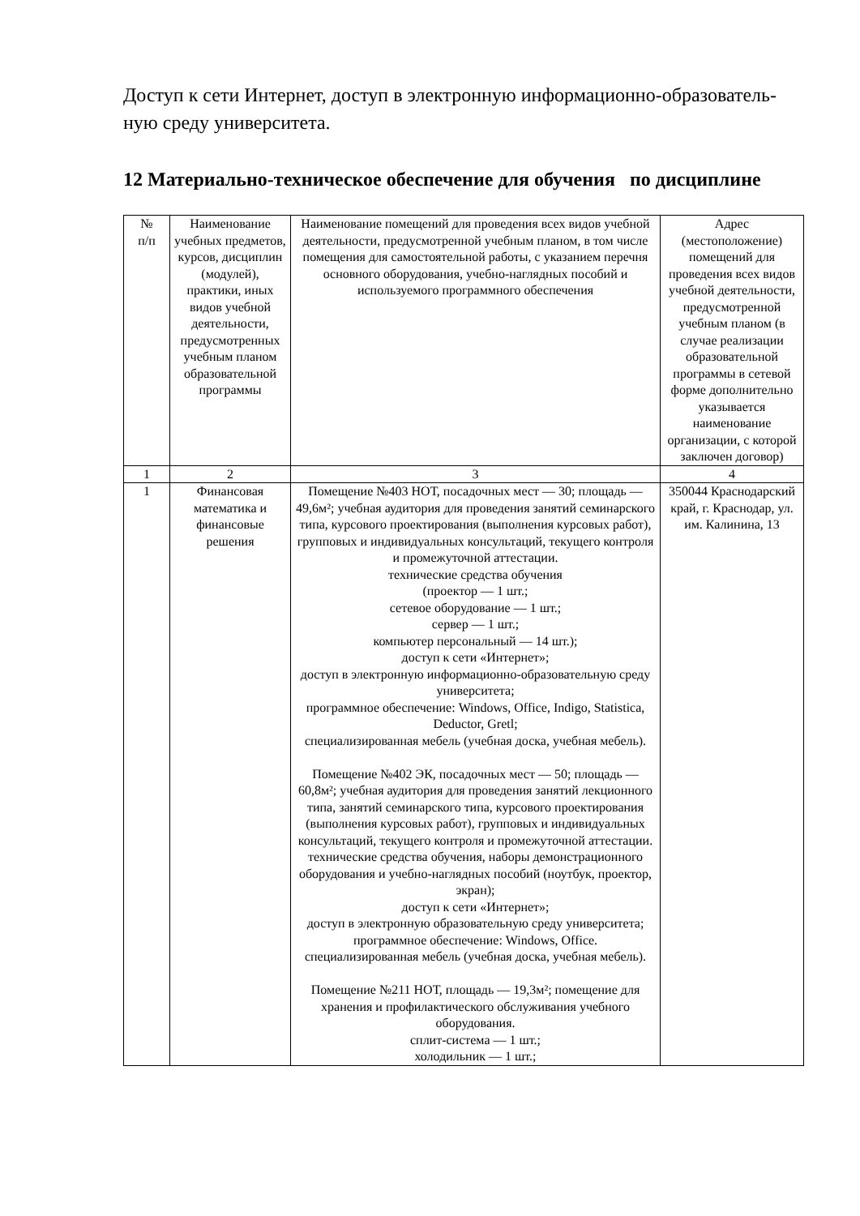Доступ к сети Интернет, доступ в электронную информационно-образователь­ную среду университета.
12 Материально-техническое обеспечение для обучения по дисциплине
| № п/п | Наименование учебных предметов, курсов, дисциплин (модулей), практики, иных видов учебной деятельности, предусмотренных учебным планом образовательной программы | Наименование помещений для проведения всех видов учебной деятельности, предусмотренной учебным планом, в том числе помещения для самостоятельной работы, с указанием перечня основного оборудования, учебно-наглядных пособий и используемого программного обеспечения | Адрес (местоположение) помещений для проведения всех видов учебной деятельности, предусмотренной учебным планом (в случае реализации образовательной программы в сетевой форме дополнительно указывается наименование организации, с которой заключен договор) |
| 1 | 2 | 3 | 4 |
| 1 | Финансовая математика и финансовые решения | Помещение №403 НОТ, посадочных мест — 30; площадь — 49,6м²; учебная аудитория для проведения занятий семинарского типа, курсового проектирования (выполнения курсовых работ), групповых и индивидуальных консультаций, текущего контроля и промежуточной аттестации. технические средства обучения (проектор — 1 шт.; сетевое оборудование — 1 шт.; сервер — 1 шт.; компьютер персональный — 14 шт.); доступ к сети «Интернет»; доступ в электронную информационно-образовательную среду университета; программное обеспечение: Windows, Office, Indigo, Statistica, Deductor, Gretl; специализированная мебель (учебная доска, учебная мебель). Помещение №402 ЭК, посадочных мест — 50; площадь — 60,8м²; учебная аудитория для проведения занятий лекционного типа, занятий семинарского типа, курсового проектирования (выполнения курсовых работ), групповых и индивидуальных консультаций, текущего контроля и промежуточной аттестации. технические средства обучения, наборы демонстрационного оборудования и учебно-наглядных пособий (ноутбук, проектор, экран); доступ к сети «Интернет»; доступ в электронную образовательную среду университета; программное обеспечение: Windows, Office. специализированная мебель (учебная доска, учебная мебель). Помещение №211 НОТ, площадь — 19,3м²; помещение для хранения и профилактического обслуживания учебного оборудования. сплит-система — 1 шт.; холодильник — 1 шт.; | 350044 Краснодарский край, г. Краснодар, ул. им. Калинина, 13 |